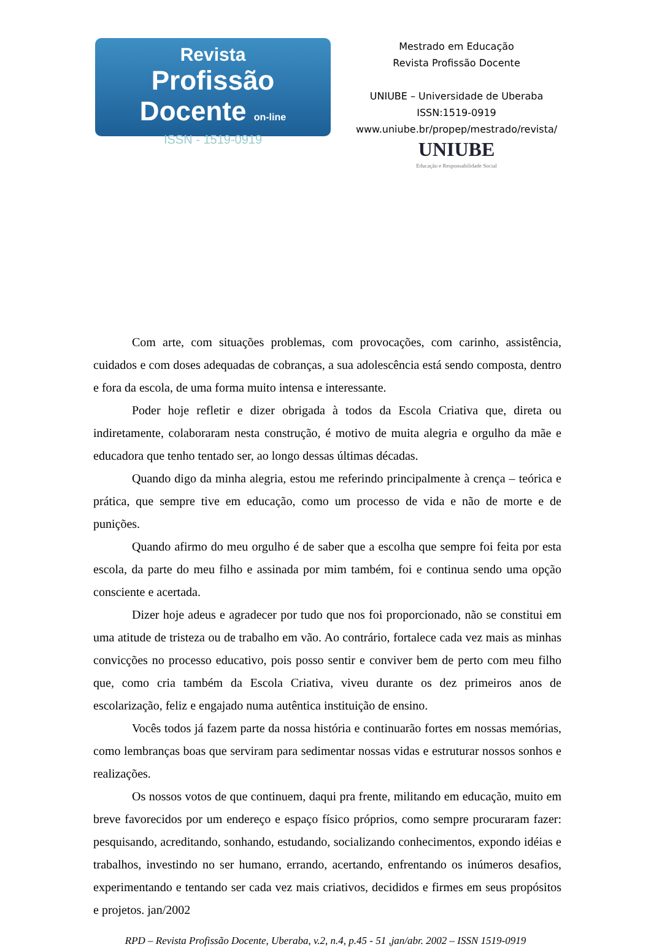Revista
Profissão Docente on-line
ISSN - 1519-0919
Mestrado em Educação
Revista Profissão Docente
UNIUBE – Universidade de Uberaba
ISSN:1519-0919
www.uniube.br/propep/mestrado/revista/
UNIUBE
Educação e Responsabilidade Social
Com arte, com situações problemas, com provocações, com carinho, assistência, cuidados e com doses adequadas de cobranças, a sua adolescência está sendo composta, dentro e fora da escola, de uma forma muito intensa e interessante.
Poder hoje refletir e dizer obrigada à todos da Escola Criativa que, direta ou indiretamente, colaboraram nesta construção, é motivo de muita alegria e orgulho da mãe e educadora que tenho tentado ser, ao longo dessas últimas décadas.
Quando digo da minha alegria, estou me referindo principalmente à crença – teórica e prática, que sempre tive em educação, como um processo de vida e não de morte e de punições.
Quando afirmo do meu orgulho é de saber que a escolha que sempre foi feita por esta escola, da parte do meu filho e assinada por mim também, foi e continua sendo uma opção consciente e acertada.
Dizer hoje adeus e agradecer por tudo que nos foi proporcionado, não se constitui em uma atitude de tristeza ou de trabalho em vão. Ao contrário, fortalece cada vez mais as minhas convicções no processo educativo, pois posso sentir e conviver bem de perto com meu filho que, como cria também da Escola Criativa, viveu durante os dez primeiros anos de escolarização, feliz e engajado numa autêntica instituição de ensino.
Vocês todos já fazem parte da nossa história e continuarão fortes em nossas memórias, como lembranças boas que serviram para sedimentar nossas vidas e estruturar nossos sonhos e realizações.
Os nossos votos de que continuem, daqui pra frente, militando em educação, muito em breve favorecidos por um endereço e espaço físico próprios, como sempre procuraram fazer: pesquisando, acreditando, sonhando, estudando, socializando conhecimentos, expondo idéias e trabalhos, investindo no ser humano, errando, acertando, enfrentando os inúmeros desafios, experimentando e tentando ser cada vez mais criativos, decididos e firmes em seus propósitos e projetos. jan/2002
RPD – Revista Profissão Docente, Uberaba, v.2, n.4, p.45 - 51 ,jan/abr. 2002 – ISSN 1519-0919